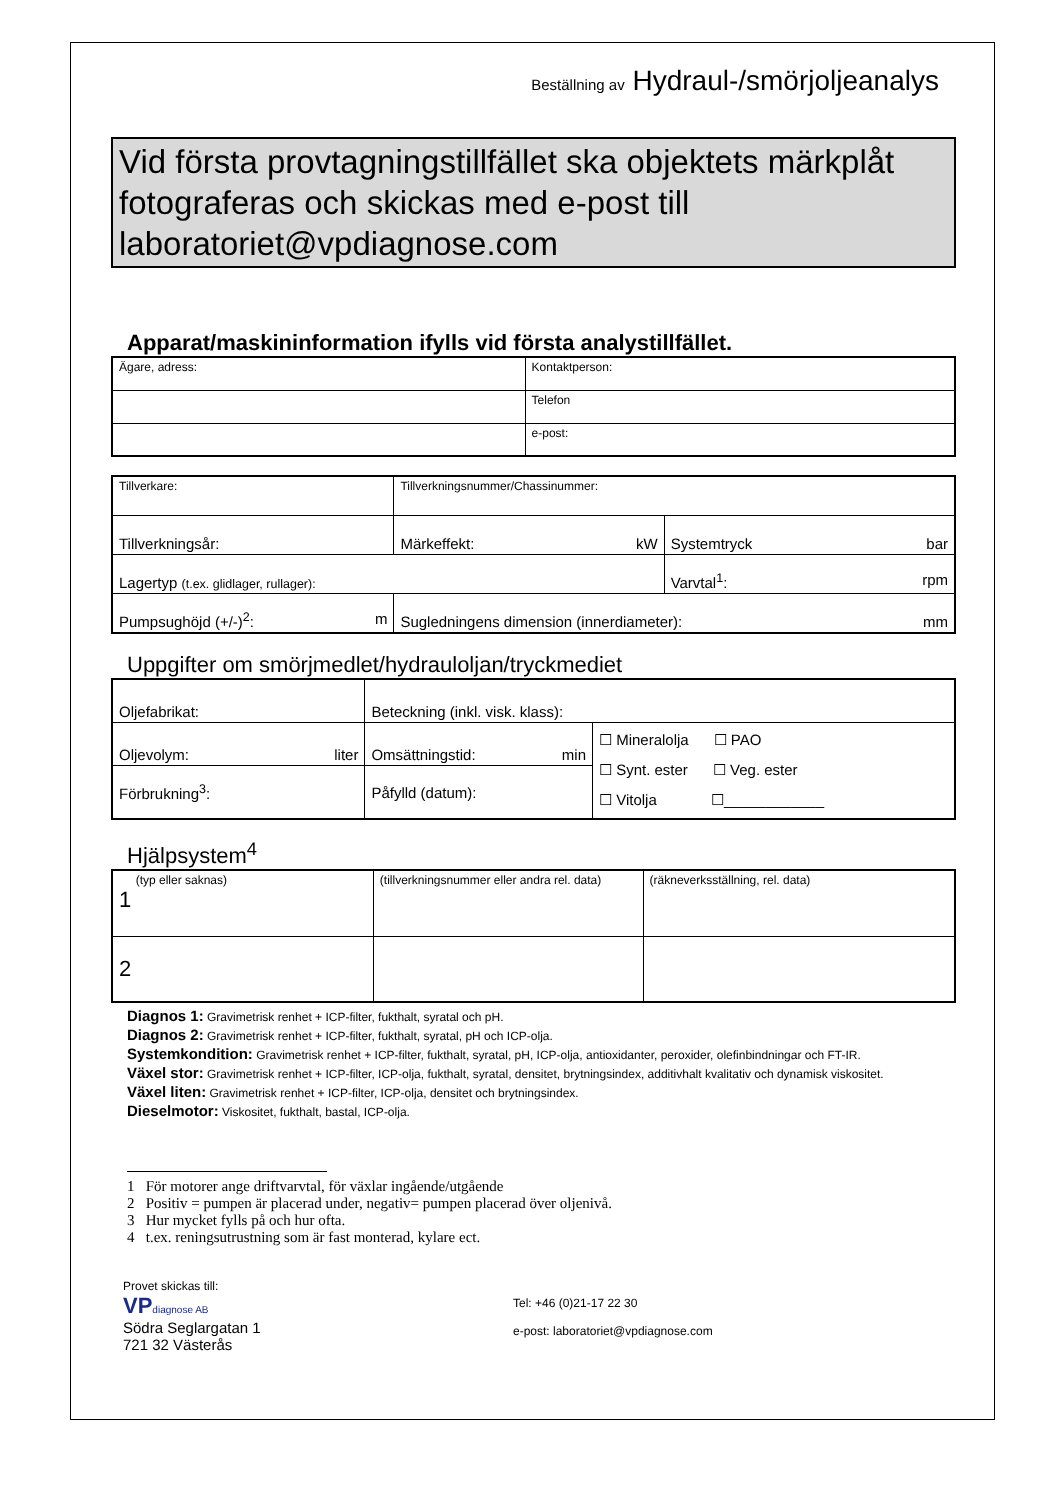Beställning av Hydraul-/smörjoljeanalys
Vid första provtagningstillfället ska objektets märkplåt fotograferas och skickas med e-post till laboratoriet@vpdiagnose.com
Apparat/maskininformation ifylls vid första analystillfället.
| Ägare, adress: | Kontaktperson: |
| | Telefon |
| | e-post: |
| Tillverkare: | | Tillverkningsnummer/Chassinummer: | |
| Tillverkningsår: | | Märkeffekt: kW | Systemtryck bar |
| Lagertyp (t.ex. glidlager, rullager): | | | Varvtal<sup>1</sup>: rpm |
| Pumpsughöjd (+/-)<sup>2</sup>: m | Sugledningens dimension (innerdiameter): mm | | |
Uppgifter om smörjmedlet/hydrauloljan/tryckmediet
| Oljefabrikat: | Beteckning (inkl. visk. klass): | |
| Oljevolym: liter | Omsättningstid: min | ☐ Mineralolja ☐ PAO ☐ Synt. ester ☐ Veg. ester ☐ Vitolja ☐____________ |
| Förbrukning<sup>3</sup>: | Påfylld (datum): | |
Hjälpsystem<sup>4</sup>
| (typ eller saknas) 1 | (tillverkningsnummer eller andra rel. data) | (räkneverksställning, rel. data) |
| 2 | | |
Diagnos 1: Gravimetrisk renhet + ICP-filter, fukthalt, syratal och pH.
Diagnos 2: Gravimetrisk renhet + ICP-filter, fukthalt, syratal, pH och ICP-olja.
Systemkondition: Gravimetrisk renhet + ICP-filter, fukthalt, syratal, pH, ICP-olja, antioxidanter, peroxider, olefinbindningar och FT-IR.
Växel stor: Gravimetrisk renhet + ICP-filter, ICP-olja, fukthalt, syratal, densitet, brytningsindex, additivhalt kvalitativ och dynamisk viskositet.
Växel liten: Gravimetrisk renhet + ICP-filter, ICP-olja, densitet och brytningsindex.
Dieselmotor: Viskositet, fukthalt, bastal, ICP-olja.
1 För motorer ange driftvarvtal, för växlar ingående/utgående
2 Positiv = pumpen är placerad under, negativ= pumpen placerad över oljenivå.
3 Hur mycket fylls på och hur ofta.
4 t.ex. reningsutrustning som är fast monterad, kylare ect.
Provet skickas till:
VP diagnose AB
Södra Seglargatan 1
721 32 Västerås
Tel: +46 (0)21-17 22 30
e-post: laboratoriet@vpdiagnose.com